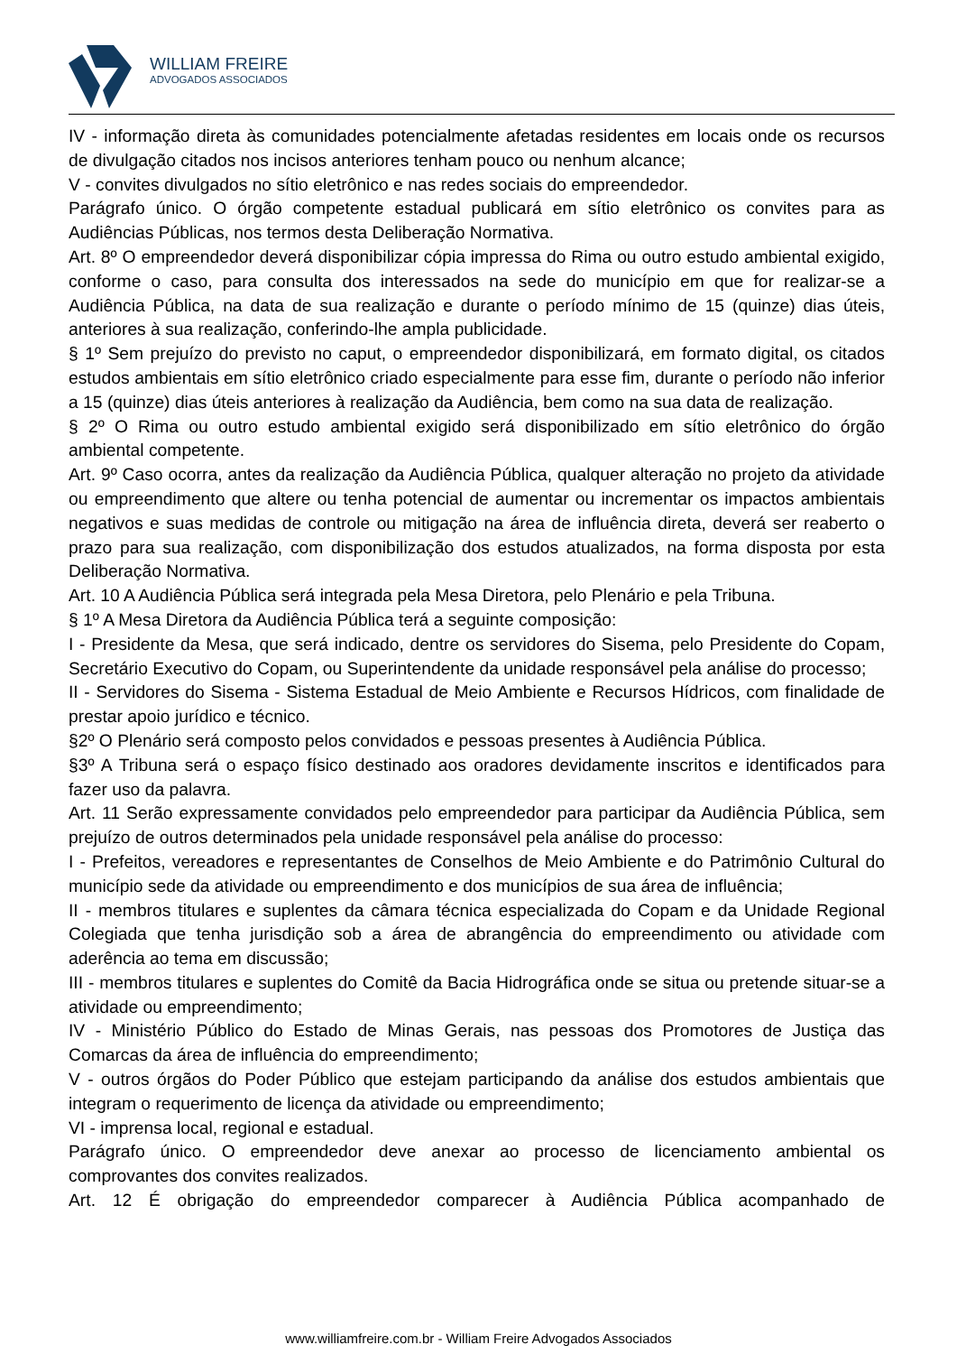WILLIAM FREIRE
ADVOGADOS ASSOCIADOS
IV - informação direta às comunidades potencialmente afetadas residentes em locais onde os recursos de divulgação citados nos incisos anteriores tenham pouco ou nenhum alcance;
V - convites divulgados no sítio eletrônico e nas redes sociais do empreendedor.
Parágrafo único. O órgão competente estadual publicará em sítio eletrônico os convites para as Audiências Públicas, nos termos desta Deliberação Normativa.
Art. 8º O empreendedor deverá disponibilizar cópia impressa do Rima ou outro estudo ambiental exigido, conforme o caso, para consulta dos interessados na sede do município em que for realizar-se a Audiência Pública, na data de sua realização e durante o período mínimo de 15 (quinze) dias úteis, anteriores à sua realização, conferindo-lhe ampla publicidade.
§ 1º Sem prejuízo do previsto no caput, o empreendedor disponibilizará, em formato digital, os citados estudos ambientais em sítio eletrônico criado especialmente para esse fim, durante o período não inferior a 15 (quinze) dias úteis anteriores à realização da Audiência, bem como na sua data de realização.
§ 2º O Rima ou outro estudo ambiental exigido será disponibilizado em sítio eletrônico do órgão ambiental competente.
Art. 9º Caso ocorra, antes da realização da Audiência Pública, qualquer alteração no projeto da atividade ou empreendimento que altere ou tenha potencial de aumentar ou incrementar os impactos ambientais negativos e suas medidas de controle ou mitigação na área de influência direta, deverá ser reaberto o prazo para sua realização, com disponibilização dos estudos atualizados, na forma disposta por esta Deliberação Normativa.
Art. 10 A Audiência Pública será integrada pela Mesa Diretora, pelo Plenário e pela Tribuna.
§ 1º A Mesa Diretora da Audiência Pública terá a seguinte composição:
I - Presidente da Mesa, que será indicado, dentre os servidores do Sisema, pelo Presidente do Copam, Secretário Executivo do Copam, ou Superintendente da unidade responsável pela análise do processo;
II - Servidores do Sisema - Sistema Estadual de Meio Ambiente e Recursos Hídricos, com finalidade de prestar apoio jurídico e técnico.
§2º O Plenário será composto pelos convidados e pessoas presentes à Audiência Pública.
§3º A Tribuna será o espaço físico destinado aos oradores devidamente inscritos e identificados para fazer uso da palavra.
Art. 11 Serão expressamente convidados pelo empreendedor para participar da Audiência Pública, sem prejuízo de outros determinados pela unidade responsável pela análise do processo:
I - Prefeitos, vereadores e representantes de Conselhos de Meio Ambiente e do Patrimônio Cultural do município sede da atividade ou empreendimento e dos municípios de sua área de influência;
II - membros titulares e suplentes da câmara técnica especializada do Copam e da Unidade Regional Colegiada que tenha jurisdição sob a área de abrangência do empreendimento ou atividade com aderência ao tema em discussão;
III - membros titulares e suplentes do Comitê da Bacia Hidrográfica onde se situa ou pretende situar-se a atividade ou empreendimento;
IV - Ministério Público do Estado de Minas Gerais, nas pessoas dos Promotores de Justiça das Comarcas da área de influência do empreendimento;
V - outros órgãos do Poder Público que estejam participando da análise dos estudos ambientais que integram o requerimento de licença da atividade ou empreendimento;
VI - imprensa local, regional e estadual.
Parágrafo único. O empreendedor deve anexar ao processo de licenciamento ambiental os comprovantes dos convites realizados.
Art. 12 É obrigação do empreendedor comparecer à Audiência Pública acompanhado de
www.williamfreire.com.br - William Freire Advogados Associados